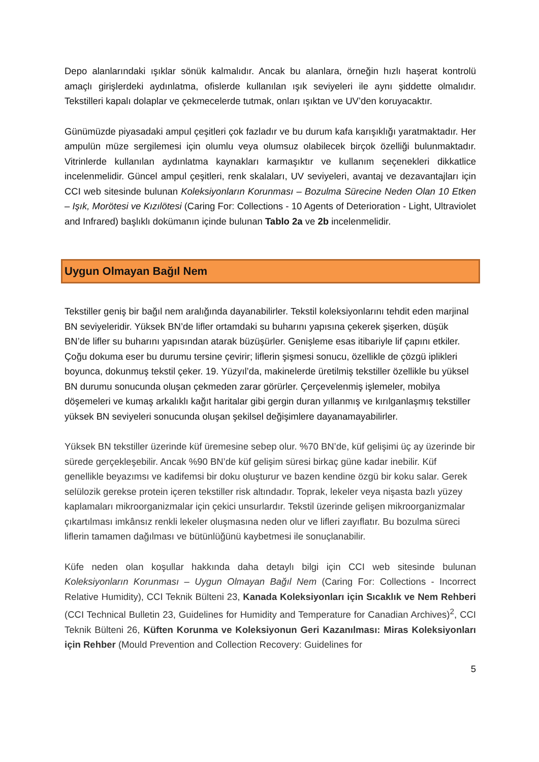Depo alanlarındaki ışıklar sönük kalmalıdır. Ancak bu alanlara, örneğin hızlı haşerat kontrolü amaçlı girişlerdeki aydınlatma, ofislerde kullanılan ışık seviyeleri ile aynı şiddette olmalıdır. Tekstilleri kapalı dolaplar ve çekmecelerde tutmak, onları ışıktan ve UV’den koruyacaktır.
Günümüzde piyasadaki ampul çeşitleri çok fazladır ve bu durum kafa karışıklığı yaratmaktadır. Her ampulün müze sergilemesi için olumlu veya olumsuz olabilecek birçok özelliği bulunmaktadır. Vitrinlerde kullanılan aydınlatma kaynakları karmaşıktır ve kullanım seçenekleri dikkatlice incelenmelidir. Güncel ampul çeşitleri, renk skalaları, UV seviyeleri, avantaj ve dezavantajları için CCI web sitesinde bulunan Koleksiyonların Korunması – Bozulma Sürecine Neden Olan 10 Etken – Işık, Morötesi ve Kızılötesi (Caring For: Collections - 10 Agents of Deterioration - Light, Ultraviolet and Infrared) başlıklı dokümanın içinde bulunan Tablo 2a ve 2b incelenmelidir.
Uygun Olmayan Bağıl Nem
Tekstiller geniş bir bağıl nem aralığında dayanabilirler. Tekstil koleksiyonlarını tehdit eden marjinal BN seviyeleridir. Yüksek BN’de lifler ortamdaki su buharını yapısına çekerek şişerken, düşük BN’de lifler su buharını yapısından atarak büzüşürler. Genişleme esas itibariyle lif çapını etkiler. Çoğu dokuma eser bu durumu tersine çevirir; liflerin şişmesi sonucu, özellikle de çözgü iplikleri boyunca, dokunmuş tekstil çeker. 19. Yüzyıl’da, makinelerde üretilmiş tekstiller özellikle bu yüksel BN durumu sonucunda oluşan çekmeden zarar görürler. Çerçevelenmiş işlemeler, mobilya döşemeleri ve kumaş arkalıklı kağıt haritalar gibi gergin duran yıllanmış ve kırılganlaşmış tekstiller yüksek BN seviyeleri sonucunda oluşan şekilsel değişimlere dayanamayabilirler.
Yüksek BN tekstiller üzerinde küf üremesine sebep olur. %70 BN’de, küf gelişimi üç ay üzerinde bir sürede gerçekleşebilir. Ancak %90 BN’de küf gelişim süresi birkaç güne kadar inebilir. Küf genellikle beyazımsı ve kadifemsi bir doku oluşturur ve bazen kendine özgü bir koku salar. Gerek selülozik gerekse protein içeren tekstiller risk altındadır. Toprak, lekeler veya nişasta bazlı yüzey kaplamaları mikroorganizmalar için çekici unsurlardır. Tekstil üzerinde gelişen mikroorganizmalar çıkartılması imkânsız renkli lekeler oluşmasına neden olur ve lifleri zayıflatır. Bu bozulma süreci liflerin tamamen dağılması ve bütünlüğünü kaybetmesi ile sonuçlanabilir.
Küfe neden olan koşullar hakkında daha detaylı bilgi için CCI web sitesinde bulunan Koleksiyonların Korunması – Uygun Olmayan Bağıl Nem (Caring For: Collections - Incorrect Relative Humidity), CCI Teknik Bülteni 23, Kanada Koleksiyonları için Sıcaklık ve Nem Rehberi (CCI Technical Bulletin 23, Guidelines for Humidity and Temperature for Canadian Archives)<sup>2</sup>, CCI Teknik Bülteni 26, Küften Korunma ve Koleksiyonun Geri Kazanılması: Miras Koleksiyonları için Rehber (Mould Prevention and Collection Recovery: Guidelines for
5